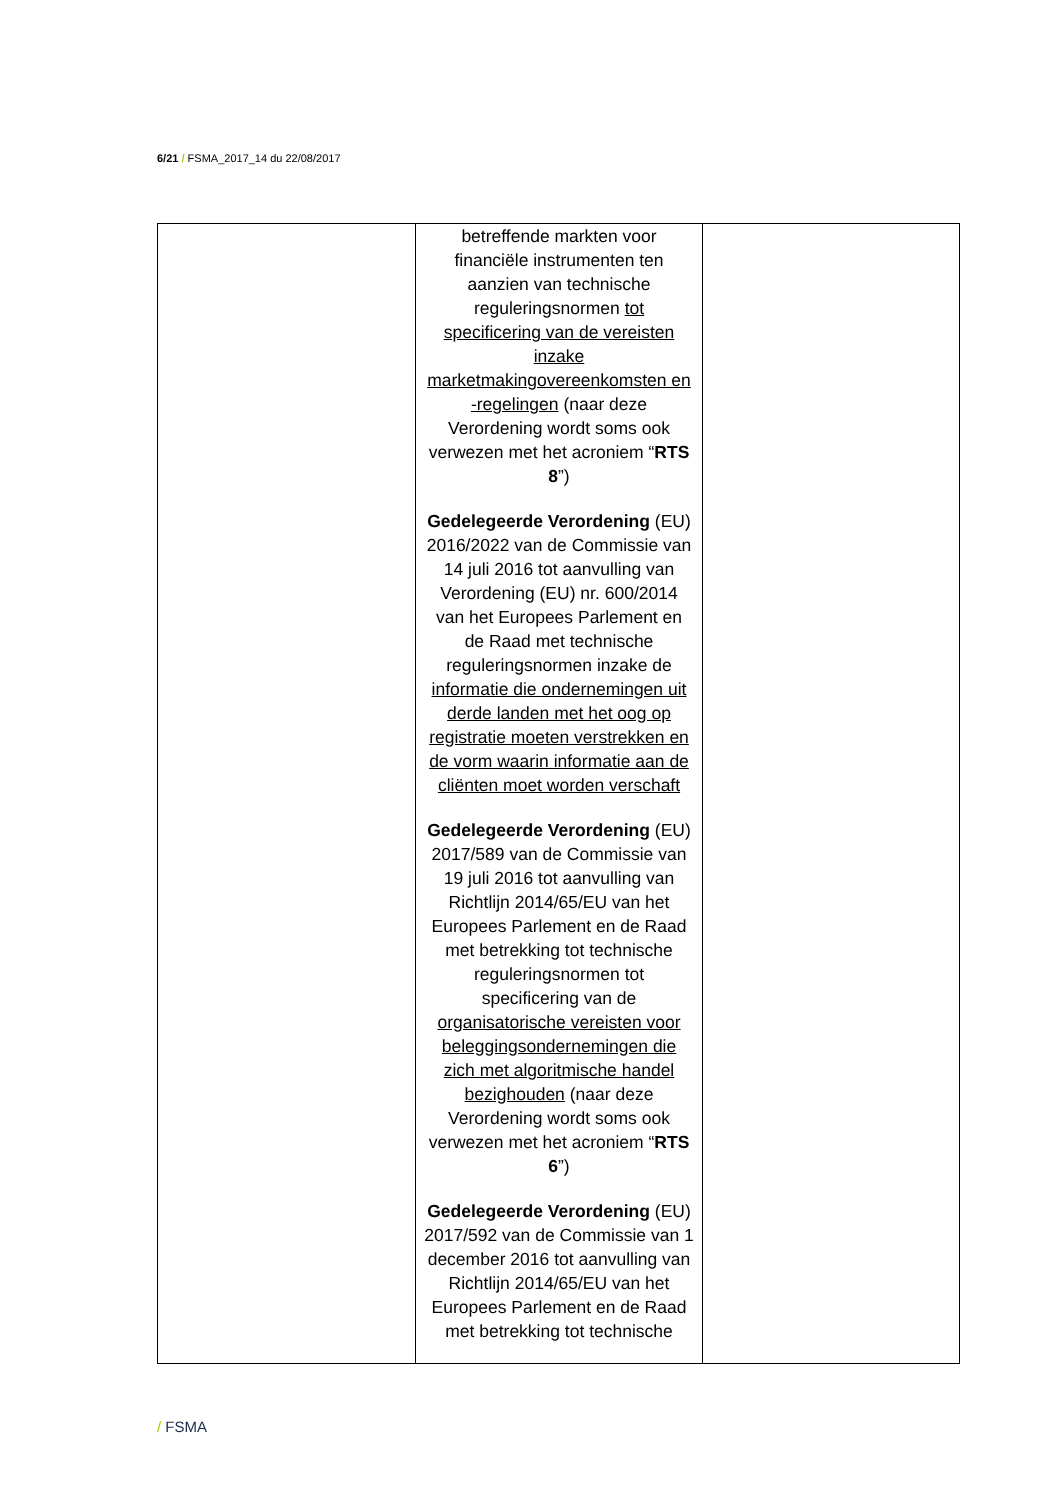6/21 / FSMA_2017_14 du 22/08/2017
| | betreffende markten voor financiële instrumenten ten aanzien van technische reguleringsnormen tot specificering van de vereisten inzake marketmakingovereenkomsten en -regelingen (naar deze Verordening wordt soms ook verwezen met het acroniem “ RTS 8 ”) Gedelegeerde Verordening (EU) 2016/2022 van de Commissie van 14 juli 2016 tot aanvulling van Verordening (EU) nr. 600/2014 van het Europees Parlement en de Raad met technische reguleringsnormen inzake de informatie die ondernemingen uit derde landen met het oog op registratie moeten verstrekken en de vorm waarin informatie aan de cliënten moet worden verschaft Gedelegeerde Verordening (EU) 2017/589 van de Commissie van 19 juli 2016 tot aanvulling van Richtlijn 2014/65/EU van het Europees Parlement en de Raad met betrekking tot technische reguleringsnormen tot specificering van de organisatorische vereisten voor beleggingsondernemingen die zich met algoritmische handel bezighouden (naar deze Verordening wordt soms ook verwezen met het acroniem “ RTS 6 ”) Gedelegeerde Verordening (EU) 2017/592 van de Commissie van 1 december 2016 tot aanvulling van Richtlijn 2014/65/EU van het Europees Parlement en de Raad met betrekking tot technische | |
/ FSMA